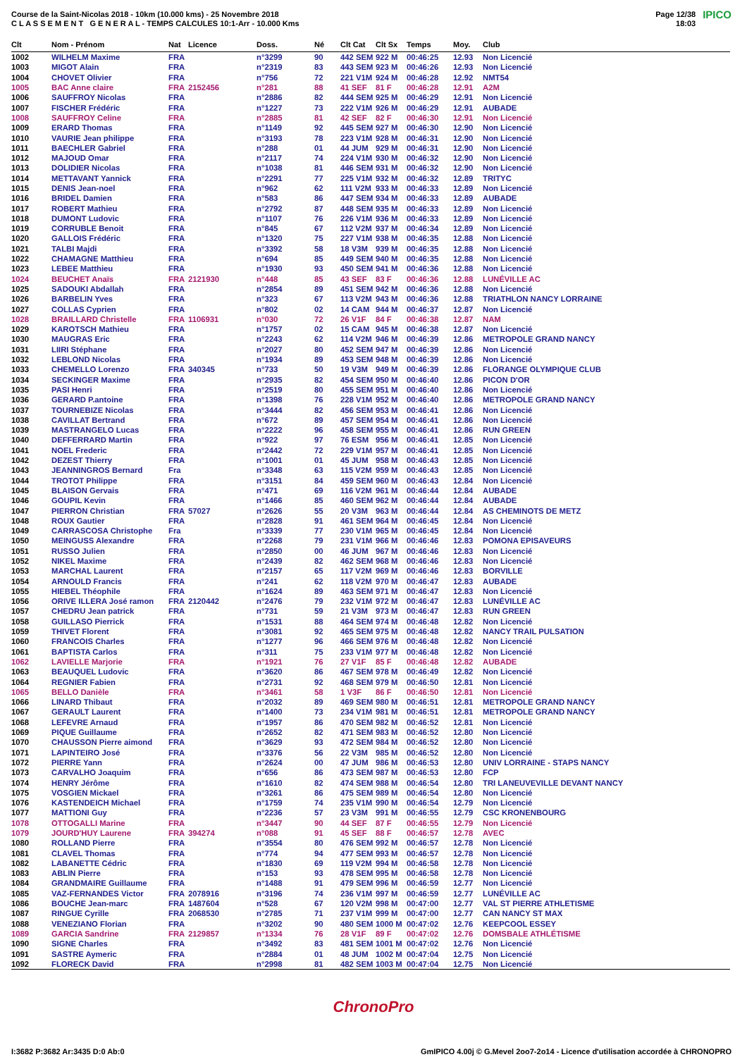Course de la Saint-Nicolas 2018 - 10km (10.000 kms) - 25 Novembre 2018
C L A S S E M E N T G E N E R A L - TEMPS CALCULES 10:1-Arr - 10.000 Kms
Page 12/38
18:03
IPICO
| Clt | Nom - Prénom | Nat | Licence | Doss. | Né | Clt Cat | Clt Sx | Temps | Moy. | Club |
| --- | --- | --- | --- | --- | --- | --- | --- | --- | --- | --- |
| 1002 | WILHELM Maxime | FRA | | n°3299 | 90 | 442 SEM | 922 M | 00:46:25 | 12.93 | Non Licencié |
| 1003 | MIGOT Alain | FRA | | n°2319 | 83 | 443 SEM | 923 M | 00:46:26 | 12.93 | Non Licencié |
| 1004 | CHOVET Olivier | FRA | | n°756 | 72 | 221 V1M | 924 M | 00:46:28 | 12.92 | NMT54 |
| 1005 | BAC Anne claire | FRA | 2152456 | n°281 | 88 | 41 SEF | 81 F | 00:46:28 | 12.91 | A2M |
| 1006 | SAUFFROY Nicolas | FRA | | n°2886 | 82 | 444 SEM | 925 M | 00:46:29 | 12.91 | Non Licencié |
| 1007 | FISCHER Frédéric | FRA | | n°1227 | 73 | 222 V1M | 926 M | 00:46:29 | 12.91 | AUBADE |
| 1008 | SAUFFROY Celine | FRA | | n°2885 | 81 | 42 SEF | 82 F | 00:46:30 | 12.91 | Non Licencié |
| 1009 | ERARD Thomas | FRA | | n°1149 | 92 | 445 SEM | 927 M | 00:46:30 | 12.90 | Non Licencié |
| 1010 | VAURIE Jean philippe | FRA | | n°3193 | 78 | 223 V1M | 928 M | 00:46:31 | 12.90 | Non Licencié |
| 1011 | BAECHLER Gabriel | FRA | | n°288 | 01 | 44 JUM | 929 M | 00:46:31 | 12.90 | Non Licencié |
| 1012 | MAJOUD Omar | FRA | | n°2117 | 74 | 224 V1M | 930 M | 00:46:32 | 12.90 | Non Licencié |
| 1013 | DOLIDIER Nicolas | FRA | | n°1038 | 81 | 446 SEM | 931 M | 00:46:32 | 12.90 | Non Licencié |
| 1014 | METTAVANT Yannick | FRA | | n°2291 | 77 | 225 V1M | 932 M | 00:46:32 | 12.89 | TRITYC |
| 1015 | DENIS Jean-noel | FRA | | n°962 | 62 | 111 V2M | 933 M | 00:46:33 | 12.89 | Non Licencié |
| 1016 | BRIDEL Damien | FRA | | n°583 | 86 | 447 SEM | 934 M | 00:46:33 | 12.89 | AUBADE |
| 1017 | ROBERT Mathieu | FRA | | n°2792 | 87 | 448 SEM | 935 M | 00:46:33 | 12.89 | Non Licencié |
| 1018 | DUMONT Ludovic | FRA | | n°1107 | 76 | 226 V1M | 936 M | 00:46:33 | 12.89 | Non Licencié |
| 1019 | CORRUBLE Benoit | FRA | | n°845 | 67 | 112 V2M | 937 M | 00:46:34 | 12.89 | Non Licencié |
| 1020 | GALLOIS Frédéric | FRA | | n°1320 | 75 | 227 V1M | 938 M | 00:46:35 | 12.88 | Non Licencié |
| 1021 | TALBI Majdi | FRA | | n°3392 | 58 | 18 V3M | 939 M | 00:46:35 | 12.88 | Non Licencié |
| 1022 | CHAMAGNE Matthieu | FRA | | n°694 | 85 | 449 SEM | 940 M | 00:46:35 | 12.88 | Non Licencié |
| 1023 | LEBEE Matthieu | FRA | | n°1930 | 93 | 450 SEM | 941 M | 00:46:36 | 12.88 | Non Licencié |
| 1024 | BEUCHET Anaïs | FRA | 2121930 | n°448 | 85 | 43 SEF | 83 F | 00:46:36 | 12.88 | LUNÉVILLE AC |
| 1025 | SADOUKI Abdallah | FRA | | n°2854 | 89 | 451 SEM | 942 M | 00:46:36 | 12.88 | Non Licencié |
| 1026 | BARBELIN Yves | FRA | | n°323 | 67 | 113 V2M | 943 M | 00:46:36 | 12.88 | TRIATHLON NANCY LORRAINE |
| 1027 | COLLAS Cyprien | FRA | | n°802 | 02 | 14 CAM | 944 M | 00:46:37 | 12.87 | Non Licencié |
| 1028 | BRAILLARD Christelle | FRA | 1106931 | n°030 | 72 | 26 V1F | 84 F | 00:46:38 | 12.87 | NAM |
| 1029 | KAROTSCH Mathieu | FRA | | n°1757 | 02 | 15 CAM | 945 M | 00:46:38 | 12.87 | Non Licencié |
| 1030 | MAUGRAS Eric | FRA | | n°2243 | 62 | 114 V2M | 946 M | 00:46:39 | 12.86 | METROPOLE GRAND NANCY |
| 1031 | LIIRI Stéphane | FRA | | n°2027 | 80 | 452 SEM | 947 M | 00:46:39 | 12.86 | Non Licencié |
| 1032 | LEBLOND Nicolas | FRA | | n°1934 | 89 | 453 SEM | 948 M | 00:46:39 | 12.86 | Non Licencié |
| 1033 | CHEMELLO Lorenzo | FRA | 340345 | n°733 | 50 | 19 V3M | 949 M | 00:46:39 | 12.86 | FLORANGE OLYMPIQUE CLUB |
| 1034 | SECKINGER Maxime | FRA | | n°2935 | 82 | 454 SEM | 950 M | 00:46:40 | 12.86 | PICON D'OR |
| 1035 | PASI Henri | FRA | | n°2519 | 80 | 455 SEM | 951 M | 00:46:40 | 12.86 | Non Licencié |
| 1036 | GERARD P.antoine | FRA | | n°1398 | 76 | 228 V1M | 952 M | 00:46:40 | 12.86 | METROPOLE GRAND NANCY |
| 1037 | TOURNEBIZE Nicolas | FRA | | n°3444 | 82 | 456 SEM | 953 M | 00:46:41 | 12.86 | Non Licencié |
| 1038 | CAVILLAT Bertrand | FRA | | n°672 | 89 | 457 SEM | 954 M | 00:46:41 | 12.86 | Non Licencié |
| 1039 | MASTRANGELO Lucas | FRA | | n°2222 | 96 | 458 SEM | 955 M | 00:46:41 | 12.86 | RUN GREEN |
| 1040 | DEFFERRARD Martin | FRA | | n°922 | 97 | 76 ESM | 956 M | 00:46:41 | 12.85 | Non Licencié |
| 1041 | NOEL Frederic | FRA | | n°2442 | 72 | 229 V1M | 957 M | 00:46:41 | 12.85 | Non Licencié |
| 1042 | DEZEST Thierry | FRA | | n°1001 | 01 | 45 JUM | 958 M | 00:46:43 | 12.85 | Non Licencié |
| 1043 | JEANNINGROS Bernard | Fra | | n°3348 | 63 | 115 V2M | 959 M | 00:46:43 | 12.85 | Non Licencié |
| 1044 | TROTOT Philippe | FRA | | n°3151 | 84 | 459 SEM | 960 M | 00:46:43 | 12.84 | Non Licencié |
| 1045 | BLAISON Gervais | FRA | | n°471 | 69 | 116 V2M | 961 M | 00:46:44 | 12.84 | AUBADE |
| 1046 | GOUPIL Kevin | FRA | | n°1466 | 85 | 460 SEM | 962 M | 00:46:44 | 12.84 | AUBADE |
| 1047 | PIERRON Christian | FRA | 57027 | n°2626 | 55 | 20 V3M | 963 M | 00:46:44 | 12.84 | AS CHEMINOTS DE METZ |
| 1048 | ROUX Gautier | FRA | | n°2828 | 91 | 461 SEM | 964 M | 00:46:45 | 12.84 | Non Licencié |
| 1049 | CARRASCOSA Christophe | Fra | | n°3339 | 77 | 230 V1M | 965 M | 00:46:45 | 12.84 | Non Licencié |
| 1050 | MEINGUSS Alexandre | FRA | | n°2268 | 79 | 231 V1M | 966 M | 00:46:46 | 12.83 | POMONA EPISAVEURS |
| 1051 | RUSSO Julien | FRA | | n°2850 | 00 | 46 JUM | 967 M | 00:46:46 | 12.83 | Non Licencié |
| 1052 | NIKEL Maxime | FRA | | n°2439 | 82 | 462 SEM | 968 M | 00:46:46 | 12.83 | Non Licencié |
| 1053 | MARCHAL Laurent | FRA | | n°2157 | 65 | 117 V2M | 969 M | 00:46:46 | 12.83 | BORVILLE |
| 1054 | ARNOULD Francis | FRA | | n°241 | 62 | 118 V2M | 970 M | 00:46:47 | 12.83 | AUBADE |
| 1055 | HIEBEL Théophile | FRA | | n°1624 | 89 | 463 SEM | 971 M | 00:46:47 | 12.83 | Non Licencié |
| 1056 | ORIVE ILLERA José ramon | FRA | 2120442 | n°2476 | 79 | 232 V1M | 972 M | 00:46:47 | 12.83 | LUNÉVILLE AC |
| 1057 | CHEDRU Jean patrick | FRA | | n°731 | 59 | 21 V3M | 973 M | 00:46:47 | 12.83 | RUN GREEN |
| 1058 | GUILLASO Pierrick | FRA | | n°1531 | 88 | 464 SEM | 974 M | 00:46:48 | 12.82 | Non Licencié |
| 1059 | THIVET Florent | FRA | | n°3081 | 92 | 465 SEM | 975 M | 00:46:48 | 12.82 | NANCY TRAIL PULSATION |
| 1060 | FRANCOIS Charles | FRA | | n°1277 | 96 | 466 SEM | 976 M | 00:46:48 | 12.82 | Non Licencié |
| 1061 | BAPTISTA Carlos | FRA | | n°311 | 75 | 233 V1M | 977 M | 00:46:48 | 12.82 | Non Licencié |
| 1062 | LAVIELLE Marjorie | FRA | | n°1921 | 76 | 27 V1F | 85 F | 00:46:48 | 12.82 | AUBADE |
| 1063 | BEAUQUEL Ludovic | FRA | | n°3620 | 86 | 467 SEM | 978 M | 00:46:49 | 12.82 | Non Licencié |
| 1064 | REGNIER Fabien | FRA | | n°2731 | 92 | 468 SEM | 979 M | 00:46:50 | 12.81 | Non Licencié |
| 1065 | BELLO Danièle | FRA | | n°3461 | 58 | 1 V3F | 86 F | 00:46:50 | 12.81 | Non Licencié |
| 1066 | LINARD Thibaut | FRA | | n°2032 | 89 | 469 SEM | 980 M | 00:46:51 | 12.81 | METROPOLE GRAND NANCY |
| 1067 | GERAULT Laurent | FRA | | n°1400 | 73 | 234 V1M | 981 M | 00:46:51 | 12.81 | METROPOLE GRAND NANCY |
| 1068 | LEFEVRE Arnaud | FRA | | n°1957 | 86 | 470 SEM | 982 M | 00:46:52 | 12.81 | Non Licencié |
| 1069 | PIQUE Guillaume | FRA | | n°2652 | 82 | 471 SEM | 983 M | 00:46:52 | 12.80 | Non Licencié |
| 1070 | CHAUSSON Pierre aimond | FRA | | n°3629 | 93 | 472 SEM | 984 M | 00:46:52 | 12.80 | Non Licencié |
| 1071 | LAPINTEIRO José | FRA | | n°3376 | 56 | 22 V3M | 985 M | 00:46:52 | 12.80 | Non Licencié |
| 1072 | PIERRE Yann | FRA | | n°2624 | 00 | 47 JUM | 986 M | 00:46:53 | 12.80 | UNIV LORRAINE - STAPS NANCY |
| 1073 | CARVALHO Joaquim | FRA | | n°656 | 86 | 473 SEM | 987 M | 00:46:53 | 12.80 | FCP |
| 1074 | HENRY Jérôme | FRA | | n°1610 | 82 | 474 SEM | 988 M | 00:46:54 | 12.80 | TRI LANEUVEVILLE DEVANT NANCY |
| 1075 | VOSGIEN Mickael | FRA | | n°3261 | 86 | 475 SEM | 989 M | 00:46:54 | 12.80 | Non Licencié |
| 1076 | KASTENDEICH Michael | FRA | | n°1759 | 74 | 235 V1M | 990 M | 00:46:54 | 12.79 | Non Licencié |
| 1077 | MATTIONI Guy | FRA | | n°2236 | 57 | 23 V3M | 991 M | 00:46:55 | 12.79 | CSC KRONENBOURG |
| 1078 | OTTOGALLI Marine | FRA | | n°3447 | 90 | 44 SEF | 87 F | 00:46:55 | 12.79 | Non Licencié |
| 1079 | JOURD'HUY Laurene | FRA | 394274 | n°088 | 91 | 45 SEF | 88 F | 00:46:57 | 12.78 | AVEC |
| 1080 | ROLLAND Pierre | FRA | | n°3554 | 80 | 476 SEM | 992 M | 00:46:57 | 12.78 | Non Licencié |
| 1081 | CLAVEL Thomas | FRA | | n°774 | 94 | 477 SEM | 993 M | 00:46:57 | 12.78 | Non Licencié |
| 1082 | LABANETTE Cédric | FRA | | n°1830 | 69 | 119 V2M | 994 M | 00:46:58 | 12.78 | Non Licencié |
| 1083 | ABLIN Pierre | FRA | | n°153 | 93 | 478 SEM | 995 M | 00:46:58 | 12.78 | Non Licencié |
| 1084 | GRANDMAIRE Guillaume | FRA | | n°1488 | 91 | 479 SEM | 996 M | 00:46:59 | 12.77 | Non Licencié |
| 1085 | VAZ-FERNANDES Victor | FRA | 2078916 | n°3196 | 74 | 236 V1M | 997 M | 00:46:59 | 12.77 | LUNÉVILLE AC |
| 1086 | BOUCHE Jean-marc | FRA | 1487604 | n°528 | 67 | 120 V2M | 998 M | 00:47:00 | 12.77 | VAL ST PIERRE ATHLETISME |
| 1087 | RINGUE Cyrille | FRA | 2068530 | n°2785 | 71 | 237 V1M | 999 M | 00:47:00 | 12.77 | CAN NANCY ST MAX |
| 1088 | VENEZIANO Florian | FRA | | n°3202 | 90 | 480 SEM | 1000 M | 00:47:02 | 12.76 | KEEPCOOL ESSEY |
| 1089 | GARCIA Sandrine | FRA | 2129857 | n°1334 | 76 | 28 V1F | 89 F | 00:47:02 | 12.76 | DOMSBALE ATHLÉTISME |
| 1090 | SIGNE Charles | FRA | | n°3492 | 83 | 481 SEM | 1001 M | 00:47:02 | 12.76 | Non Licencié |
| 1091 | SASTRE Aymeric | FRA | | n°2884 | 01 | 48 JUM | 1002 M | 00:47:04 | 12.75 | Non Licencié |
| 1092 | FLORECK David | FRA | | n°2998 | 81 | 482 SEM | 1003 M | 00:47:04 | 12.75 | Non Licencié |
ChronoPro
I:3682 P:3682 Ar:3435 D:0 Ab:0 GmIPICO 4.00j © G.Mevel 2oo7-2o14 - Licence d'utilisation accordée à CHRONOPRO